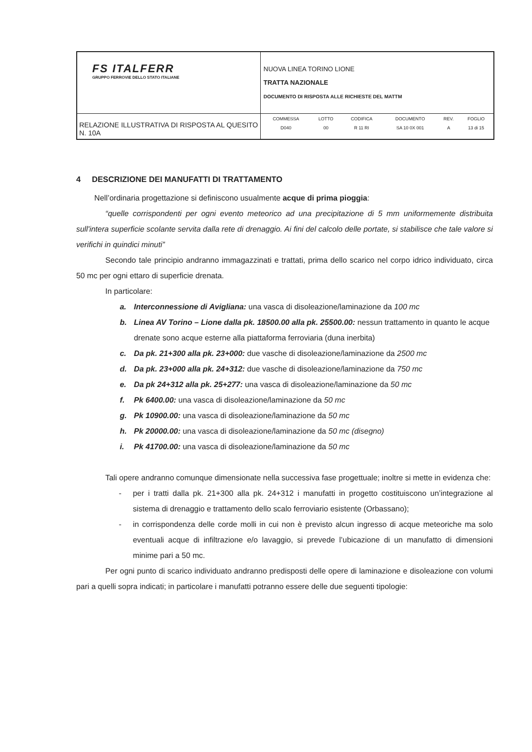| FS ITALFERR GRUPPO FERROVIE DELLO STATO ITALIANE | NUOVA LINEA TORINO LIONE TRATTA NAZIONALE DOCUMENTO DI RISPOSTA ALLE RICHIESTE DEL MATTM |
| RELAZIONE ILLUSTRATIVA DI RISPOSTA AL QUESITO N. 10A | / COMMESSA / LOTTO / CODIFICA / DOCUMENTO / REV. / FOGLIO / / D040 / 00 / R 11 RI / SA 10 0X 001 / A / 13 di 15 / |
4 DESCRIZIONE DEI MANUFATTI DI TRATTAMENTO
Nell’ordinaria progettazione si definiscono usualmente acque di prima pioggia:
“quelle corrispondenti per ogni evento meteorico ad una precipitazione di 5 mm uniformemente distribuita sull'intera superficie scolante servita dalla rete di drenaggio. Ai fini del calcolo delle portate, si stabilisce che tale valore si verifichi in quindici minuti”
Secondo tale principio andranno immagazzinati e trattati, prima dello scarico nel corpo idrico individuato, circa 50 mc per ogni ettaro di superficie drenata.
In particolare:
a. Interconnessione di Avigliana: una vasca di disoleazione/laminazione da 100 mc
b. Linea AV Torino – Lione dalla pk. 18500.00 alla pk. 25500.00: nessun trattamento in quanto le acque drenate sono acque esterne alla piattaforma ferroviaria (duna inerbita)
c. Da pk. 21+300 alla pk. 23+000: due vasche di disoleazione/laminazione da 2500 mc
d. Da pk. 23+000 alla pk. 24+312: due vasche di disoleazione/laminazione da 750 mc
e. Da pk 24+312 alla pk. 25+277: una vasca di disoleazione/laminazione da 50 mc
f. Pk 6400.00: una vasca di disoleazione/laminazione da 50 mc
g. Pk 10900.00: una vasca di disoleazione/laminazione da 50 mc
h. Pk 20000.00: una vasca di disoleazione/laminazione da 50 mc (disegno)
i. Pk 41700.00: una vasca di disoleazione/laminazione da 50 mc
Tali opere andranno comunque dimensionate nella successiva fase progettuale; inoltre si mette in evidenza che:
- per i tratti dalla pk. 21+300 alla pk. 24+312 i manufatti in progetto costituiscono un’integrazione al sistema di drenaggio e trattamento dello scalo ferroviario esistente (Orbassano);
- in corrispondenza delle corde molli in cui non è previsto alcun ingresso di acque meteoriche ma solo eventuali acque di infiltrazione e/o lavaggio, si prevede l’ubicazione di un manufatto di dimensioni minime pari a 50 mc.
Per ogni punto di scarico individuato andranno predisposti delle opere di laminazione e disoleazione con volumi pari a quelli sopra indicati; in particolare i manufatti potranno essere delle due seguenti tipologie: